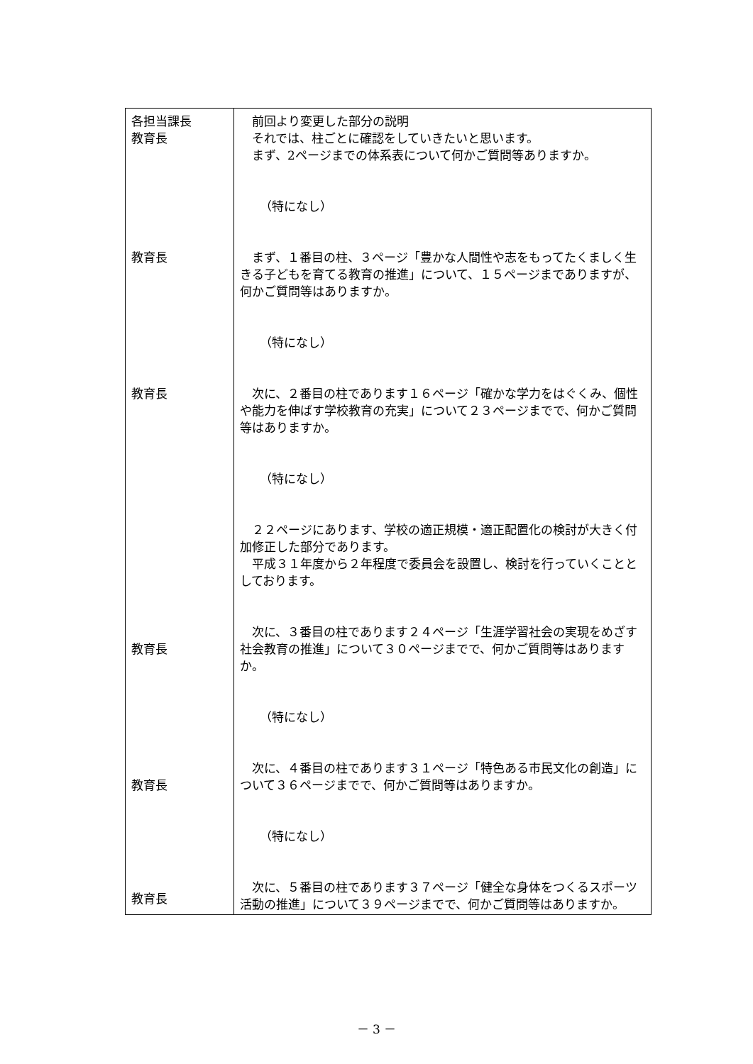| 各担当課長 教育長 教育長 教育長 教育長 教育長 教育長 | 前回より変更した部分の説明 それでは、柱ごとに確認をしていきたいと思います。 まず、2ページまでの体系表について何かご質問等ありますか。 （特になし） まず、１番目の柱、３ページ「豊かな人間性や志をもってたくましく生きる子どもを育てる教育の推進」について、１５ページまでありますが、何かご質問等はありますか。 （特になし） 次に、２番目の柱であります１６ページ「確かな学力をはぐくみ、個性や能力を伸ばす学校教育の充実」について２３ページまでで、何かご質問等はありますか。 （特になし） ２２ページにあります、学校の適正規模・適正配置化の検討が大きく付加修正した部分であります。 平成３１年度から２年程度で委員会を設置し、検討を行っていくこととしております。 次に、３番目の柱であります２４ページ「生涯学習社会の実現をめざす社会教育の推進」について３０ページまでで、何かご質問等はありますか。 （特になし） 次に、４番目の柱であります３１ページ「特色ある市民文化の創造」について３６ページまでで、何かご質問等はありますか。 （特になし） 次に、５番目の柱であります３７ページ「健全な身体をつくるスポーツ活動の推進」について３９ページまでで、何かご質問等はありますか。 |
－ 3 －